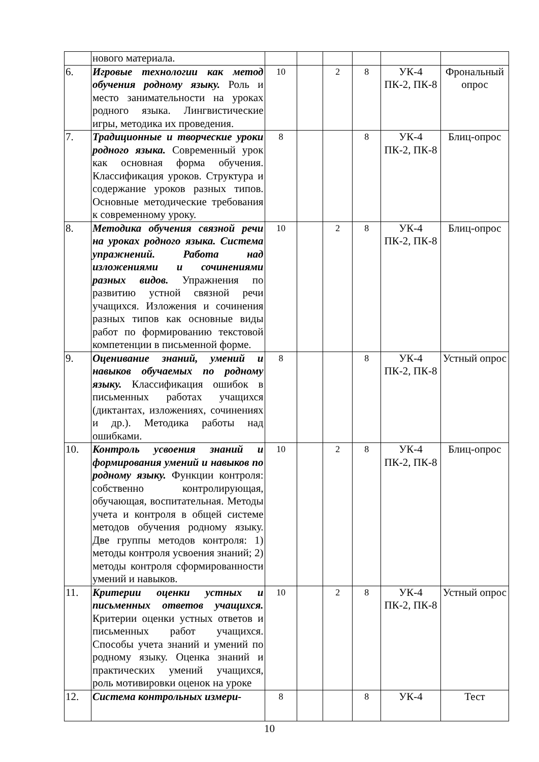| | нового материала. | | | | | | |
| 6. | Игровые технологии как метод обучения родному языку. Роль и место занимательности на уроках родного языка. Лингвистические игры, методика их проведения. | 10 | | 2 | 8 | УК-4 ПК-2, ПК-8 | Фрональный опрос |
| 7. | Традиционные и творческие уроки родного языка. Современный урок как основная форма обучения. Классификация уроков. Структура и содержание уроков разных типов. Основные методические требования к современному уроку. | 8 | | | 8 | УК-4 ПК-2, ПК-8 | Блиц-опрос |
| 8. | Методика обучения связной речи на уроках родного языка. Система упражнений. Работа над изложениями и сочинениями разных видов. Упражнения по развитию устной связной речи учащихся. Изложения и сочинения разных типов как основные виды работ по формированию текстовой компетенции в письменной форме. | 10 | | 2 | 8 | УК-4 ПК-2, ПК-8 | Блиц-опрос |
| 9. | Оценивание знаний, умений и навыков обучаемых по родному языку. Классификация ошибок в письменных работах учащихся (диктантах, изложениях, сочинениях и др.). Методика работы над ошибками. | 8 | | | 8 | УК-4 ПК-2, ПК-8 | Устный опрос |
| 10. | Контроль усвоения знаний и формирования умений и навыков по родному языку. Функции контроля: собственно контролирующая, обучающая, воспитательная. Методы учета и контроля в общей системе методов обучения родному языку. Две группы методов контроля: 1) методы контроля усвоения знаний; 2) методы контроля сформированности умений и навыков. | 10 | | 2 | 8 | УК-4 ПК-2, ПК-8 | Блиц-опрос |
| 11. | Критерии оценки устных и письменных ответов учащихся. Критерии оценки устных ответов и письменных работ учащихся. Способы учета знаний и умений по родному языку. Оценка знаний и практических умений учащихся, роль мотивировки оценок на уроке | 10 | | 2 | 8 | УК-4 ПК-2, ПК-8 | Устный опрос |
| 12. | Система контрольных измери- | 8 | | | 8 | УК-4 | Тест |
10